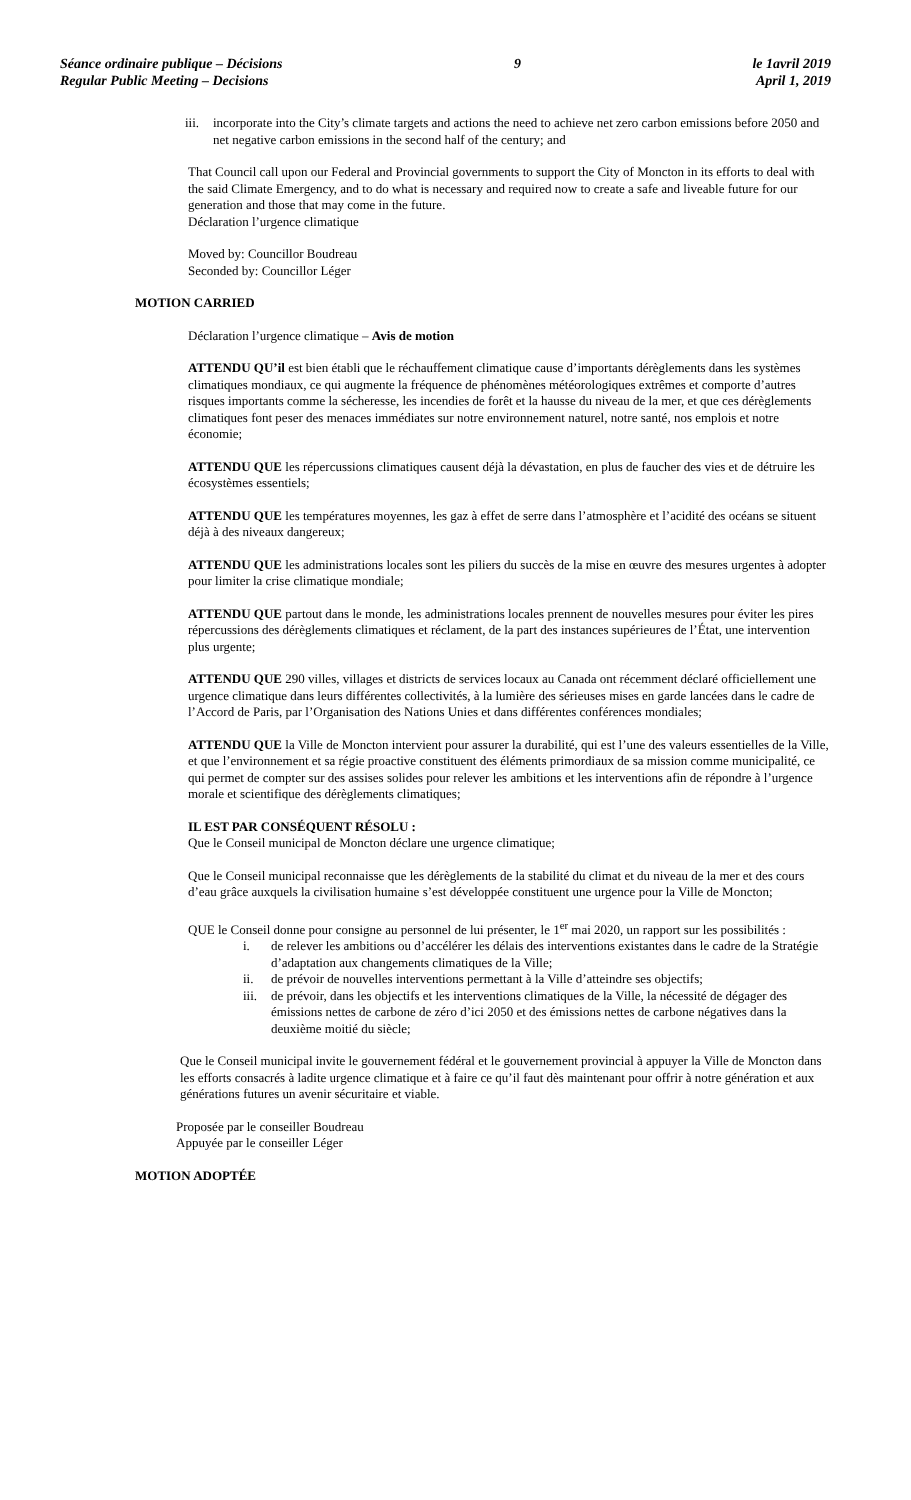Séance ordinaire publique – Décisions
Regular Public Meeting – Decisions
9 le 1avril 2019
April 1, 2019
iii. incorporate into the City’s climate targets and actions the need to achieve net zero carbon emissions before 2050 and net negative carbon emissions in the second half of the century; and
That Council call upon our Federal and Provincial governments to support the City of Moncton in its efforts to deal with the said Climate Emergency, and to do what is necessary and required now to create a safe and liveable future for our generation and those that may come in the future.
Déclaration l’urgence climatique
Moved by: Councillor Boudreau
Seconded by: Councillor Léger
MOTION CARRIED
Déclaration l’urgence climatique – Avis de motion
ATTENDU QU’il est bien établi que le réchauffement climatique cause d’importants dérèglements dans les systèmes climatiques mondiaux, ce qui augmente la fréquence de phénomènes météorologiques extrêmes et comporte d’autres risques importants comme la sécheresse, les incendies de forêt et la hausse du niveau de la mer, et que ces dérèglements climatiques font peser des menaces immédiates sur notre environnement naturel, notre santé, nos emplois et notre économie;
ATTENDU QUE les répercussions climatiques causent déjà la dévastation, en plus de faucher des vies et de détruire les écosystèmes essentiels;
ATTENDU QUE les températures moyennes, les gaz à effet de serre dans l’atmosphère et l’acidité des océans se situent déjà à des niveaux dangereux;
ATTENDU QUE les administrations locales sont les piliers du succès de la mise en œuvre des mesures urgentes à adopter pour limiter la crise climatique mondiale;
ATTENDU QUE partout dans le monde, les administrations locales prennent de nouvelles mesures pour éviter les pires répercussions des dérèglements climatiques et réclament, de la part des instances supérieures de l’État, une intervention plus urgente;
ATTENDU QUE 290 villes, villages et districts de services locaux au Canada ont récemment déclaré officiellement une urgence climatique dans leurs différentes collectivités, à la lumière des sérieuses mises en garde lancées dans le cadre de l’Accord de Paris, par l’Organisation des Nations Unies et dans différentes conférences mondiales;
ATTENDU QUE la Ville de Moncton intervient pour assurer la durabilité, qui est l’une des valeurs essentielles de la Ville, et que l’environnement et sa régie proactive constituent des éléments primordiaux de sa mission comme municipalité, ce qui permet de compter sur des assises solides pour relever les ambitions et les interventions afin de répondre à l’urgence morale et scientifique des dérèglements climatiques;
IL EST PAR CONSÉQUENT RÉSOLU :
Que le Conseil municipal de Moncton déclare une urgence climatique;
Que le Conseil municipal reconnaisse que les dérèglements de la stabilité du climat et du niveau de la mer et des cours d’eau grâce auxquels la civilisation humaine s’est développée constituent une urgence pour la Ville de Moncton;
QUE le Conseil donne pour consigne au personnel de lui présenter, le 1<sup>er</sup> mai 2020, un rapport sur les possibilités :
i. de relever les ambitions ou d’accélérer les délais des interventions existantes dans le cadre de la Stratégie d’adaptation aux changements climatiques de la Ville;
ii. de prévoir de nouvelles interventions permettant à la Ville d’atteindre ses objectifs;
iii. de prévoir, dans les objectifs et les interventions climatiques de la Ville, la nécessité de dégager des émissions nettes de carbone de zéro d’ici 2050 et des émissions nettes de carbone négatives dans la deuxième moitié du siècle;
Que le Conseil municipal invite le gouvernement fédéral et le gouvernement provincial à appuyer la Ville de Moncton dans les efforts consacrés à ladite urgence climatique et à faire ce qu’il faut dès maintenant pour offrir à notre génération et aux générations futures un avenir sécuritaire et viable.
Proposée par le conseiller Boudreau
Appuyée par le conseiller Léger
MOTION ADOPTÉE